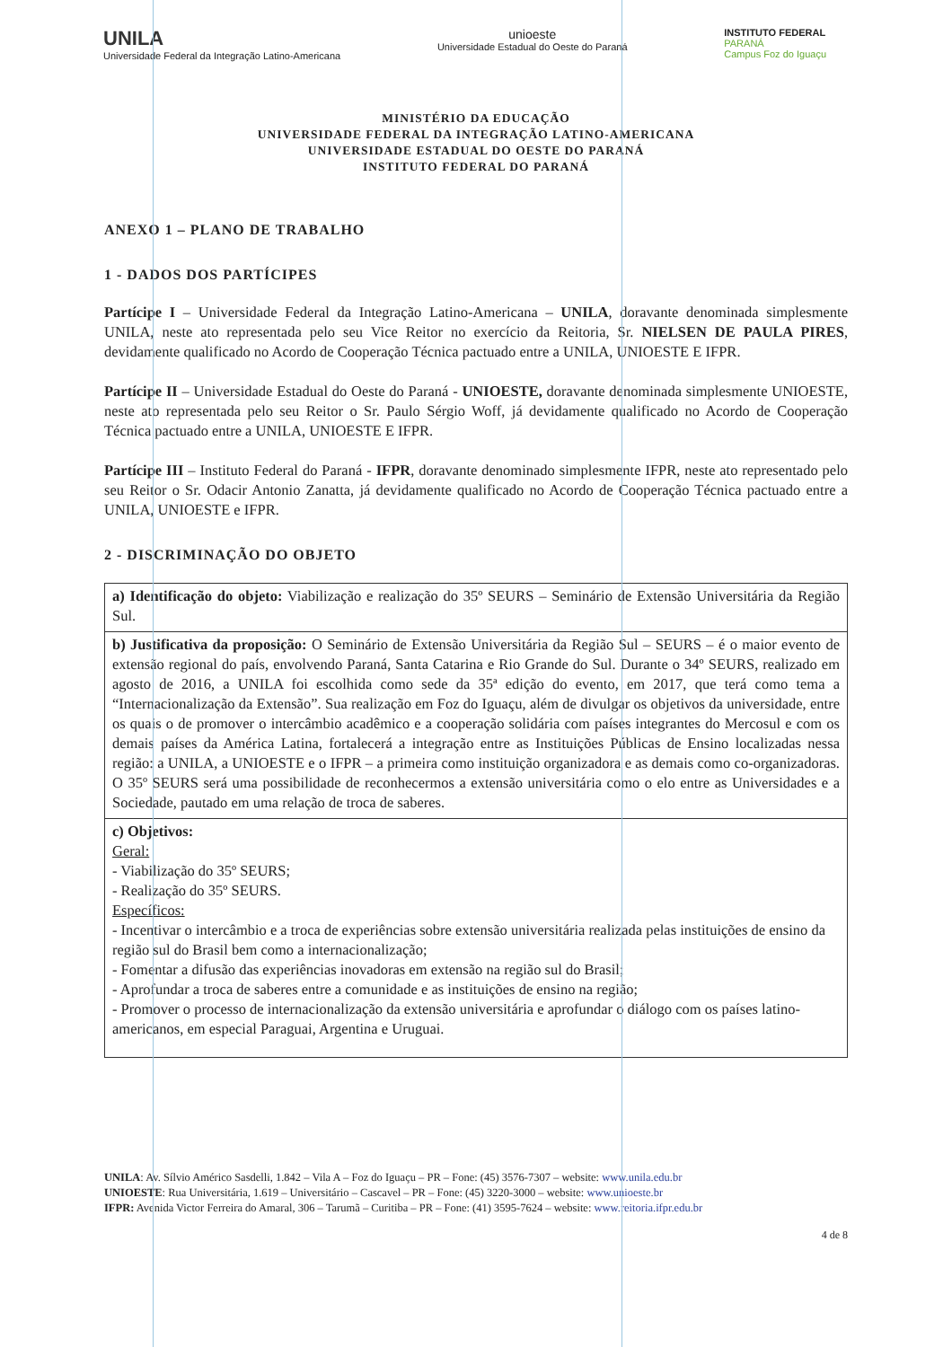UNILA
Universidade Federal da Integração Latino-Americana
unioeste
Universidade Estadual do Oeste do Paraná
INSTITUTO FEDERAL
PARANÁ
Campus Foz do Iguaçu
MINISTÉRIO DA EDUCAÇÃO
UNIVERSIDADE FEDERAL DA INTEGRAÇÃO LATINO-AMERICANA
UNIVERSIDADE ESTADUAL DO OESTE DO PARANÁ
INSTITUTO FEDERAL DO PARANÁ
ANEXO 1 – PLANO DE TRABALHO
1 - DADOS DOS PARTÍCIPES
Partícipe I – Universidade Federal da Integração Latino-Americana – UNILA, doravante denominada simplesmente UNILA, neste ato representada pelo seu Vice Reitor no exercício da Reitoria, Sr. NIELSEN DE PAULA PIRES, devidamente qualificado no Acordo de Cooperação Técnica pactuado entre a UNILA, UNIOESTE E IFPR.
Partícipe II – Universidade Estadual do Oeste do Paraná - UNIOESTE, doravante denominada simplesmente UNIOESTE, neste ato representada pelo seu Reitor o Sr. Paulo Sérgio Woff, já devidamente qualificado no Acordo de Cooperação Técnica pactuado entre a UNILA, UNIOESTE E IFPR.
Partícipe III – Instituto Federal do Paraná - IFPR, doravante denominado simplesmente IFPR, neste ato representado pelo seu Reitor o Sr. Odacir Antonio Zanatta, já devidamente qualificado no Acordo de Cooperação Técnica pactuado entre a UNILA, UNIOESTE e IFPR.
2 - DISCRIMINAÇÃO DO OBJETO
| a) Identificação do objeto: Viabilização e realização do 35º SEURS – Seminário de Extensão Universitária da Região Sul. |
| b) Justificativa da proposição: O Seminário de Extensão Universitária da Região Sul – SEURS – é o maior evento de extensão regional do país, envolvendo Paraná, Santa Catarina e Rio Grande do Sul. Durante o 34º SEURS, realizado em agosto de 2016, a UNILA foi escolhida como sede da 35ª edição do evento, em 2017, que terá como tema a “Internacionalização da Extensão”. Sua realização em Foz do Iguaçu, além de divulgar os objetivos da universidade, entre os quais o de promover o intercâmbio acadêmico e a cooperação solidária com países integrantes do Mercosul e com os demais países da América Latina, fortalecerá a integração entre as Instituições Públicas de Ensino localizadas nessa região: a UNILA, a UNIOESTE e o IFPR – a primeira como instituição organizadora e as demais como co-organizadoras. O 35º SEURS será uma possibilidade de reconhecermos a extensão universitária como o elo entre as Universidades e a Sociedade, pautado em uma relação de troca de saberes. |
| c) Objetivos: Geral: - Viabilização do 35º SEURS; - Realização do 35º SEURS. Específicos: - Incentivar o intercâmbio e a troca de experiências sobre extensão universitária realizada pelas instituições de ensino da região sul do Brasil bem como a internacionalização; - Fomentar a difusão das experiências inovadoras em extensão na região sul do Brasil; - Aprofundar a troca de saberes entre a comunidade e as instituições de ensino na região; - Promover o processo de internacionalização da extensão universitária e aprofundar o diálogo com os países latino-americanos, em especial Paraguai, Argentina e Uruguai. |
UNILA: Av. Sílvio Américo Sasdelli, 1.842 – Vila A – Foz do Iguaçu – PR – Fone: (45) 3576-7307 – website: www.unila.edu.br
UNIOESTE: Rua Universitária, 1.619 – Universitário – Cascavel – PR – Fone: (45) 3220-3000 – website: www.unioeste.br
IFPR: Avenida Victor Ferreira do Amaral, 306 – Tarumã – Curitiba – PR – Fone: (41) 3595-7624 – website: www.reitoria.ifpr.edu.br
4 de 8